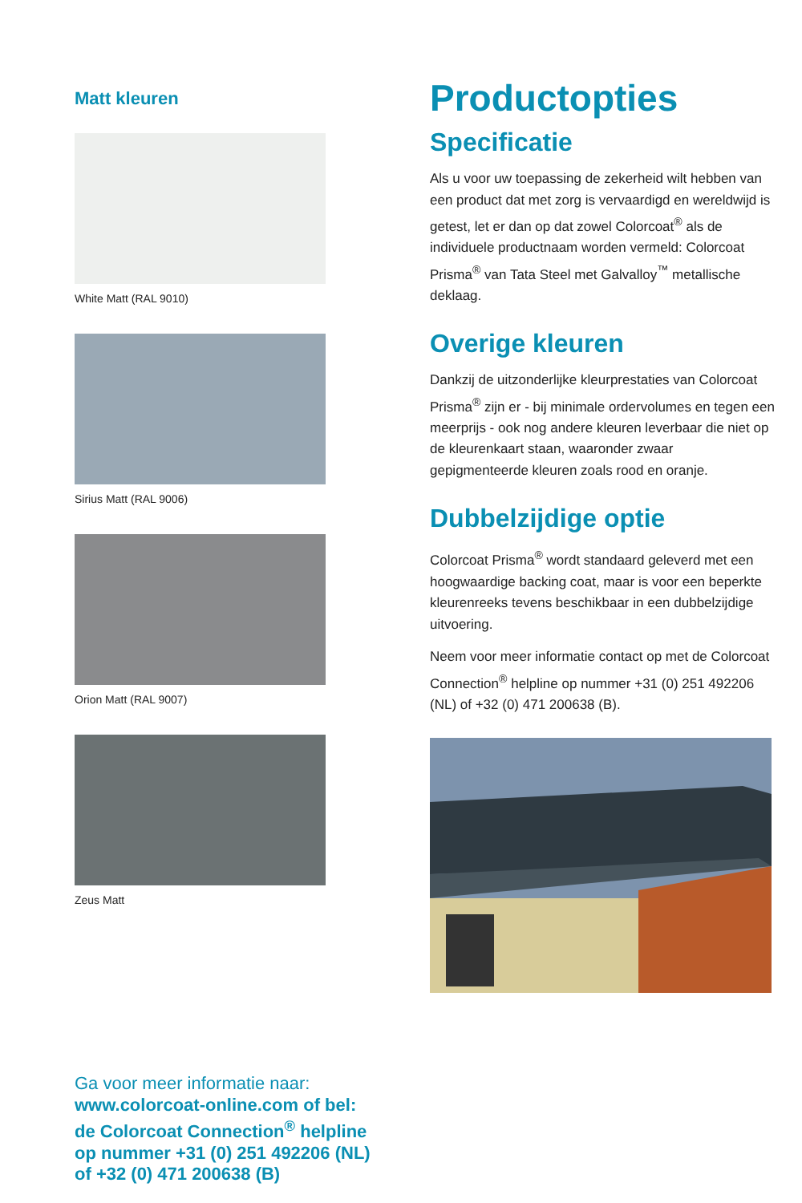Matt kleuren
White Matt (RAL 9010)
Sirius Matt (RAL 9006)
Orion Matt (RAL 9007)
Zeus Matt
Productopties
Specificatie
Als u voor uw toepassing de zekerheid wilt hebben van een product dat met zorg is vervaardigd en wereldwijd is getest, let er dan op dat zowel Colorcoat<sup>®</sup> als de individuele productnaam worden vermeld: Colorcoat Prisma<sup>®</sup> van Tata Steel met Galvalloy<sup>™</sup> metallische deklaag.
Overige kleuren
Dankzij de uitzonderlijke kleurprestaties van Colorcoat Prisma<sup>®</sup> zijn er - bij minimale ordervolumes en tegen een meerprijs - ook nog andere kleuren leverbaar die niet op de kleurenkaart staan, waaronder zwaar gepigmenteerde kleuren zoals rood en oranje.
Dubbelzijdige optie
Colorcoat Prisma<sup>®</sup> wordt standaard geleverd met een hoogwaardige backing coat, maar is voor een beperkte kleurenreeks tevens beschikbaar in een dubbelzijdige uitvoering.
Neem voor meer informatie contact op met de Colorcoat Connection<sup>®</sup> helpline op nummer +31 (0) 251 492206 (NL) of +32 (0) 471 200638 (B).
Ga voor meer informatie naar:
www.colorcoat-online.com of bel:
de Colorcoat Connection<sup>®</sup> helpline
op nummer +31 (0) 251 492206 (NL)
of +32 (0) 471 200638 (B)